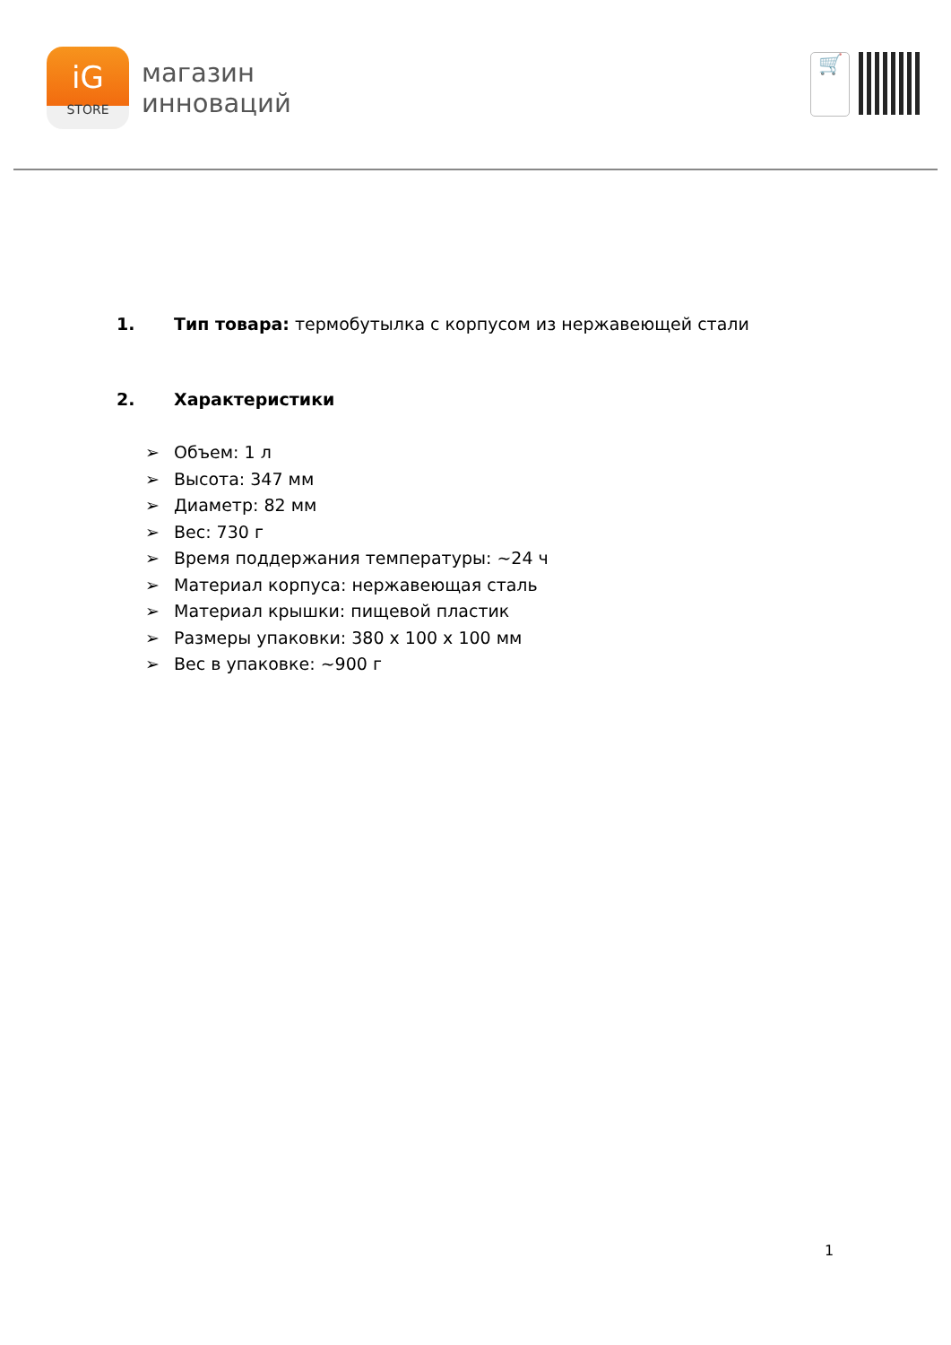iG
STORE
магазин
инноваций
🛒
1. Тип товара: термобутылка с корпусом из нержавеющей стали
2. Характеристики
➢ Объем: 1 л
➢ Высота: 347 мм
➢ Диаметр: 82 мм
➢ Вес: 730 г
➢ Время поддержания температуры: ~24 ч
➢ Материал корпуса: нержавеющая сталь
➢ Материал крышки: пищевой пластик
➢ Размеры упаковки: 380 х 100 х 100 мм
➢ Вес в упаковке: ~900 г
1